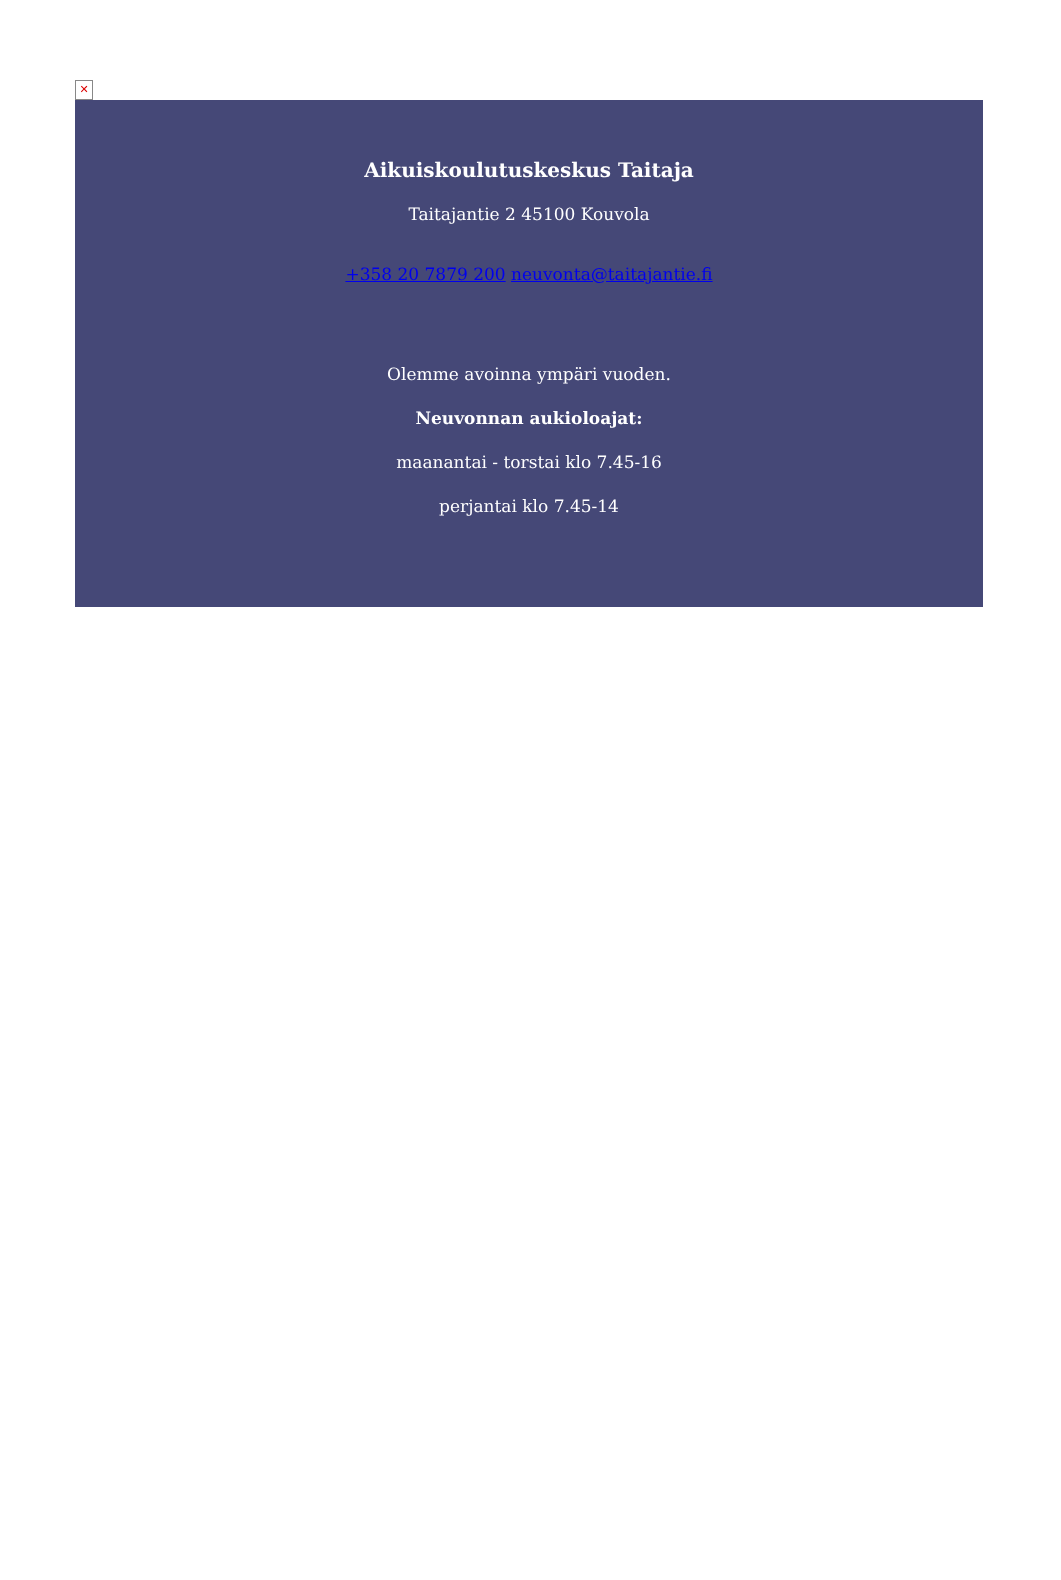✕
Aikuiskoulutuskeskus Taitaja
Taitajantie 2 45100 Kouvola
+358 20 7879 200 neuvonta@taitajantie.fi
Olemme avoinna ympäri vuoden.
Neuvonnan aukioloajat:
maanantai - torstai klo 7.45-16
perjantai klo 7.45-14